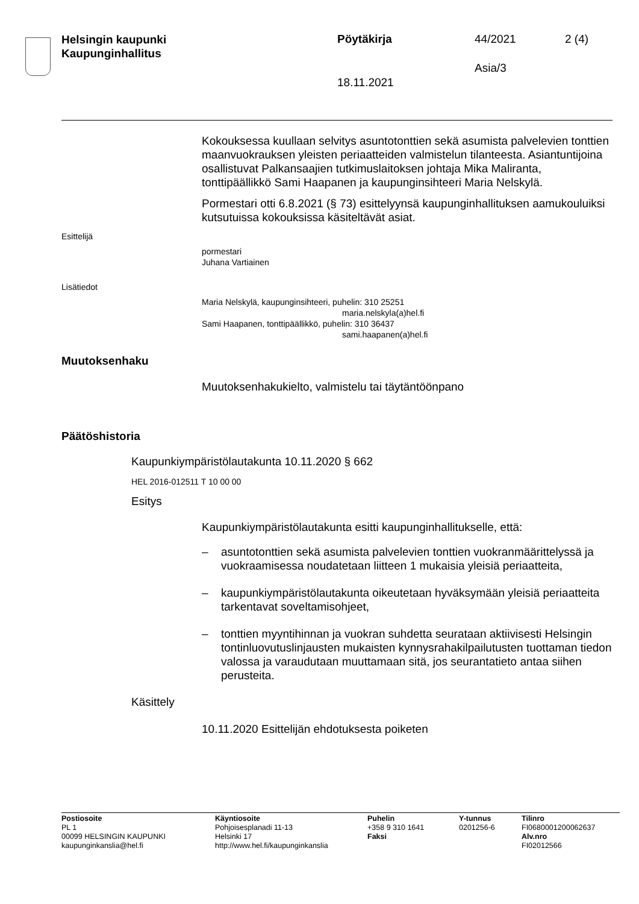Helsingin kaupunki
Kaupunginhallitus
Pöytäkirja 44/2021 2 (4)
Asia/3
18.11.2021
Kokouksessa kuullaan selvitys asuntotonttien sekä asumista palvele­vien tonttien maanvuokrauksen yleisten periaatteiden valmistelun tilan­teesta. Asiantuntijoina osallistuvat Palkansaajien tutkimuslaitoksen joh­taja Mika Maliranta, tonttipäällikkö Sami Haapanen ja kaupunginsihteeri Maria Nelskylä.
Pormestari otti 6.8.2021 (§ 73) esittelyynsä kaupunginhallituksen aa­mukouluiksi kutsutuissa kokouksissa käsiteltävät asiat.
Esittelijä
pormestari
Juhana Vartiainen
Lisätiedot
Maria Nelskylä, kaupunginsihteeri, puhelin: 310 25251
maria.nelskyla(a)hel.fi
Sami Haapanen, tonttipäällikkö, puhelin: 310 36437
sami.haapanen(a)hel.fi
Muutoksenhaku
Muutoksenhakukielto, valmistelu tai täytäntöönpano
Päätöshistoria
Kaupunkiympäristölautakunta 10.11.2020 § 662
HEL 2016-012511 T 10 00 00
Esitys
Kaupunkiympäristölautakunta esitti kaupunginhallitukselle, että:
– asuntotonttien sekä asumista palvelevien tonttien vuokranmääritte­lyssä ja vuokraamisessa noudatetaan liitteen 1 mukaisia yleisiä pe­riaatteita,
– kaupunkiympäristölautakunta oikeutetaan hyväksymään yleisiä pe­riaatteita tarkentavat soveltamisohjeet,
– tonttien myyntihinnan ja vuokran suhdetta seurataan aktiivisesti Helsingin tontinluovutuslinjausten mukaisten kynnysrahakilpailutus­ten tuottaman tiedon valossa ja varaudutaan muuttamaan sitä, jos seurantatieto antaa siihen perusteita.
Käsittely
10.11.2020 Esittelijän ehdotuksesta poiketen
Postiosoite
PL 1
00099 HELSINGIN KAUPUNKI
kaupunginkanslia@hel.fi
Käyntiosoite
Pohjoisesplanadi 11-13
Helsinki 17
http://www.hel.fi/kaupunginkanslia
Puhelin
+358 9 310 1641
Faksi
Y-tunnus
0201256-6
Tilinro
FI0680001200062637
Alv.nro
FI02012566